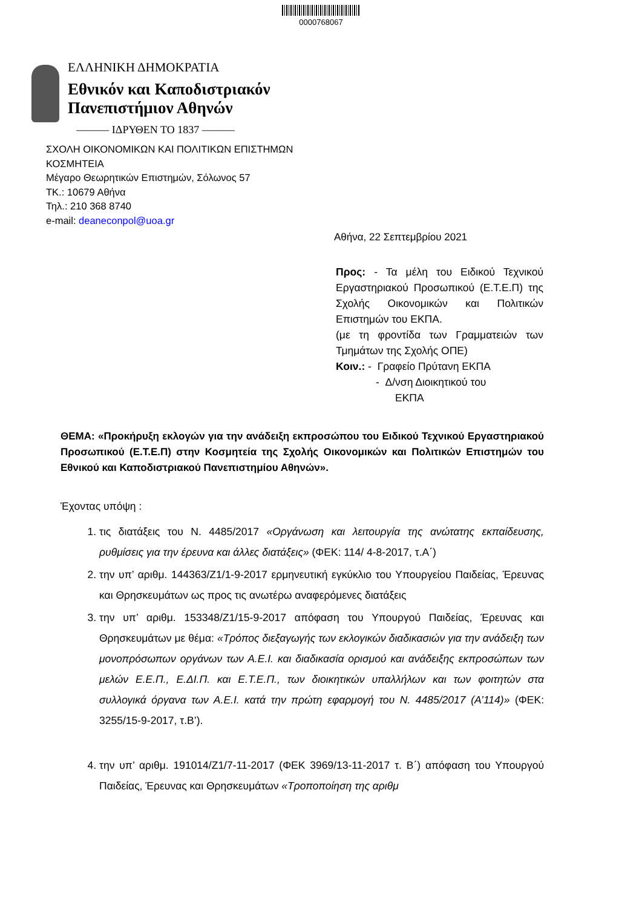0000768067
ΕΛΛΗΝΙΚΗ ΔΗΜΟΚΡΑΤΙΑ
Εθνικόν και Καποδιστριακόν
Πανεπιστήμιον Αθηνών
——— ΙΔΡΥΘΕΝ ΤΟ 1837 ———
ΣΧΟΛΗ ΟΙΚΟΝΟΜΙΚΩΝ ΚΑΙ ΠΟΛΙΤΙΚΩΝ ΕΠΙΣΤΗΜΩΝ
ΚΟΣΜΗΤΕΙΑ
Μέγαρο Θεωρητικών Επιστημών, Σόλωνος 57
ΤΚ.: 10679 Αθήνα
Τηλ.: 210 368 8740
e-mail: deaneconpol@uoa.gr
Αθήνα, 22 Σεπτεμβρίου 2021
Προς: - Τα μέλη του Ειδικού Τεχνικού Εργαστηριακού Προσωπικού (Ε.Τ.Ε.Π) της Σχολής Οικονομικών και Πολιτικών Επιστημών του ΕΚΠΑ.
(με τη φροντίδα των Γραμματειών των Τμημάτων της Σχολής ΟΠΕ)
Κοιν.: - Γραφείο Πρύτανη ΕΚΠΑ
- Δ/νση Διοικητικού του
ΕΚΠΑ
ΘΕΜΑ: «Προκήρυξη εκλογών για την ανάδειξη εκπροσώπου του Ειδικού Τεχνικού Εργαστηριακού Προσωπικού (Ε.Τ.Ε.Π) στην Κοσμητεία της Σχολής Οικονομικών και Πολιτικών Επιστημών του Εθνικού και Καποδιστριακού Πανεπιστημίου Αθηνών».
Έχοντας υπόψη :
1. τις διατάξεις του Ν. 4485/2017 «Οργάνωση και λειτουργία της ανώτατης εκπαίδευσης, ρυθμίσεις για την έρευνα και άλλες διατάξεις» (ΦΕΚ: 114/ 4-8-2017, τ.Α΄)
2. την υπ’ αριθμ. 144363/Ζ1/1-9-2017 ερμηνευτική εγκύκλιο του Υπουργείου Παιδείας, Έρευνας και Θρησκευμάτων ως προς τις ανωτέρω αναφερόμενες διατάξεις
3. την υπ’ αριθμ. 153348/Ζ1/15-9-2017 απόφαση του Υπουργού Παιδείας, Έρευνας και Θρησκευμάτων με θέμα: «Τρόπος διεξαγωγής των εκλογικών διαδικασιών για την ανάδειξη των μονοπρόσωπων οργάνων των Α.Ε.Ι. και διαδικασία ορισμού και ανάδειξης εκπροσώπων των μελών Ε.Ε.Π., Ε.ΔΙ.Π. και Ε.Τ.Ε.Π., των διοικητικών υπαλλήλων και των φοιτητών στα συλλογικά όργανα των Α.Ε.Ι. κατά την πρώτη εφαρμογή του Ν. 4485/2017 (Α’114)» (ΦΕΚ: 3255/15-9-2017, τ.Β’).
4. την υπ’ αριθμ. 191014/Ζ1/7-11-2017 (ΦΕΚ 3969/13-11-2017 τ. Β΄) απόφαση του Υπουργού Παιδείας, Έρευνας και Θρησκευμάτων «Τροποποίηση της αριθμ